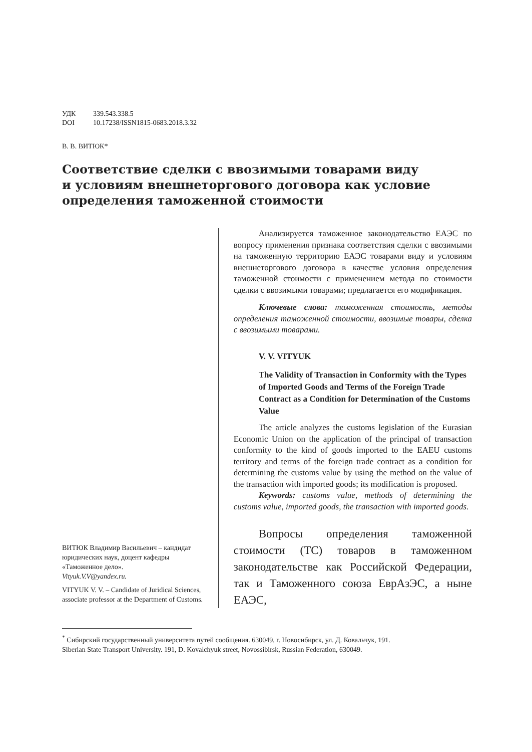УДК 339.543.338.5
DOI 10.17238/ISSN1815-0683.2018.3.32
В. В. ВИТЮК*
Соответствие сделки с ввозимыми товарами виду
и условиям внешнеторгового договора как условие
определения таможенной стоимости
ВИТЮК Владимир Васильевич – кандидат юридических наук, доцент кафедры «Таможенное дело».
Vityuk.V.V@yandex.ru.
VITYUK V. V. – Candidate of Juridical Sciences, associate professor at the Department of Customs.
Анализируется таможенное законодательство ЕАЭС по вопросу применения признака соответствия сделки с ввозимыми на таможенную территорию ЕАЭС товарами виду и условиям внешнеторгового договора в качестве условия определения таможенной стоимости с применением метода по стоимости сделки с ввозимыми товарами; предлагается его модификация.
Ключевые слова: таможенная стоимость, методы определения таможенной стоимости, ввозимые товары, сделка с ввозимыми товарами.
V. V. VITYUK
The Validity of Transaction in Conformity with the Types of Imported Goods and Terms of the Foreign Trade Contract as a Condition for Determination of the Customs Value
The article analyzes the customs legislation of the Eurasian Economic Union on the application of the principal of transaction conformity to the kind of goods imported to the EAEU customs territory and terms of the foreign trade contract as a condition for determining the customs value by using the method on the value of the transaction with imported goods; its modification is proposed.
Keywords: customs value, methods of determining the customs value, imported goods, the transaction with imported goods.
Вопросы определения таможенной стоимости (ТС) товаров в таможенном законодательстве как Российской Федерации, так и Таможенного союза ЕврАзЭС, а ныне ЕАЭС,
<sup>*</sup> Сибирский государственный университета путей сообщения. 630049, г. Новосибирск, ул. Д. Ковальчук, 191.
Siberian State Transport University. 191, D. Kovalchyuk street, Novossibirsk, Russian Federation, 630049.